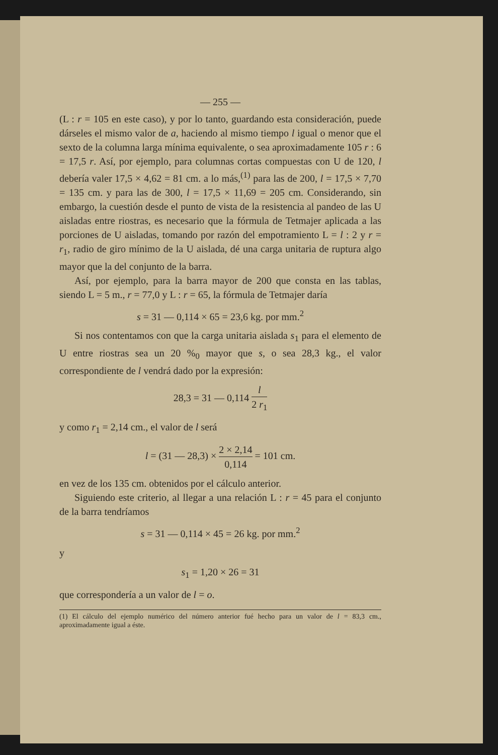— 255 —
(L : r = 105 en este caso), y por lo tanto, guardando esta consideración, puede dárseles el mismo valor de a, haciendo al mismo tiempo l igual o menor que el sexto de la columna larga mínima equivalente, o sea aproximadamente 105 r : 6 = 17,5 r. Así, por ejemplo, para columnas cortas compuestas con U de 120, l debería valer 17,5 × 4,62 = 81 cm. a lo más,<sup>(1)</sup> para las de 200, l = 17,5 × 7,70 = 135 cm. y para las de 300, l = 17,5 × 11,69 = 205 cm. Considerando, sin embargo, la cuestión desde el punto de vista de la resistencia al pandeo de las U aisladas entre riostras, es necesario que la fórmula de Tetmajer aplicada a las porciones de U aisladas, tomando por razón del empotramiento L = l : 2 y r = r<sub>1</sub>, radio de giro mínimo de la U aislada, dé una carga unitaria de ruptura algo mayor que la del conjunto de la barra.
Así, por ejemplo, para la barra mayor de 200 que consta en las tablas, siendo L = 5 m., r = 77,0 y L : r = 65, la fórmula de Tetmajer daría
s = 31 — 0,114 × 65 = 23,6 kg. por mm.<sup>2</sup>
Si nos contentamos con que la carga unitaria aislada s<sub>1</sub> para el elemento de U entre riostras sea un 20 %<sub>0</sub> mayor que s, o sea 28,3 kg., el valor correspondiente de l vendrá dado por la expresión:
28,3 = 31 — 0,114 l 2 r<sub>1</sub>
y como r<sub>1</sub> = 2,14 cm., el valor de l será
l = (31 — 28,3) × 2 × 2,14 0,114 = 101 cm.
en vez de los 135 cm. obtenidos por el cálculo anterior.
Siguiendo este criterio, al llegar a una relación L : r = 45 para el conjunto de la barra tendríamos
s = 31 — 0,114 × 45 = 26 kg. por mm.<sup>2</sup>
y
s<sub>1</sub> = 1,20 × 26 = 31
que correspondería a un valor de l = o.
(1) El cálculo del ejemplo numérico del número anterior fué hecho para un valor de l = 83,3 cm., aproximadamente igual a éste.